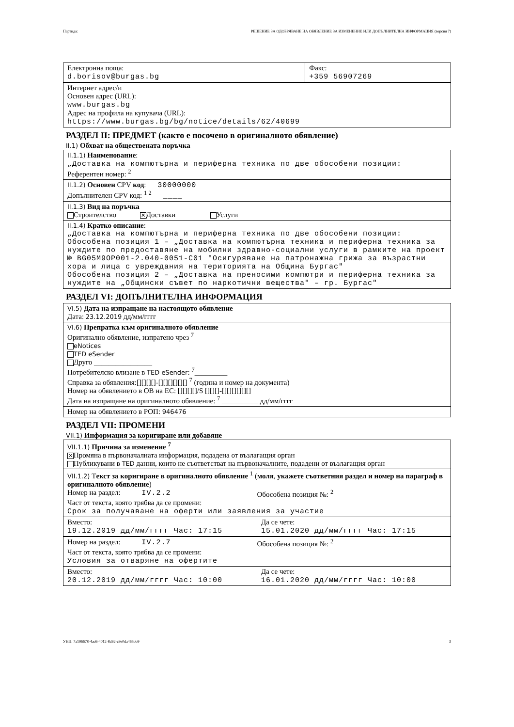Партида: РЕШЕНИЕ ЗА ОДОБРЯВАНЕ НА ОБЯВЛЕНИЕ ЗА ИЗМЕНЕНИЕ ИЛИ ДОПЪЛНИТЕЛНА ИНФОРМАЦИЯ (версия 7)
Електронна поща:
d.borisov@burgas.bg
Факс:
+359 56907269
Интернет адрес/и
Основен адрес (URL):
www.burgas.bg
Адрес на профила на купувача (URL):
https://www.burgas.bg/bg/notice/details/62/40699
РАЗДЕЛ II: ПРЕДМЕТ (както е посочено в оригиналното обявление)
II.1) Обхват на обществената поръчка
II.1.1) Наименование:
„Доставка на компютърна и периферна техника по две обособени позиции:
Референтен номер: <sup>2</sup>
II.1.2) Основен CPV код: 30000000
Допълнителен CPV код: <sup>1 2</sup> ____
II.1.3) Вид на поръчка
Строителство ✕ Доставки Услуги
II.1.4) Кратко описание:
„Доставка на компютърна и периферна техника по две обособени позиции:
Обособена позиция 1 – „Доставка на компютърна техника и периферна техника за нуждите по предоставяне на мобилни здравно-социални услуги в рамките на проект № BG05M9OP001-2.040-0051-C01 "Осигуряване на патронажна грижа за възрастни хора и лица с увреждания на територията на Община Бургас"
Обособена позиция 2 – „Доставка на преносими компютри и периферна техника за нуждите на „Общински съвет по наркотични вещества" – гр. Бургас"
РАЗДЕЛ VI: ДОПЪЛНИТЕЛНА ИНФОРМАЦИЯ
VI.5) Дата на изпращане на настоящото обявление
Дата: 23.12.2019 дд/мм/гггг
VI.6) Препратка към оригиналното обявление
Оригинално обявление, изпратено чрез <sup>7</sup>
eNotices
TED eSender
Друго ________________
Потребителско влизане в TED eSender: <sup>7</sup>_________
Справка за обявления:[][][][]-[][][][][][] <sup>7</sup> (година и номер на документа)
Номер на обявлението в ОВ на ЕС: [][][][]/S [][][]-[][][][][][]
Дата на изпращане на оригиналното обявление: <sup>7</sup> __________ дд/мм/гггг
Номер на обявлението в РОП: 946476
РАЗДЕЛ VII: ПРОМЕНИ
VII.1) Информация за коригиране или добавяне
VII.1.1) Причина за изменение <sup>7</sup>
✕ Промяна в първоначалната информация, подадена от възлагащия орган
Публикувани в TED данни, които не съответстват на първоначалните, подадени от възлагащия орган
VII.1.2) Текст за коригиране в оригиналното обявление <sup>1</sup> (моля, укажете съответния раздел и номер на параграф в оригиналното обявление)
Номер на раздел: IV.2.2 Обособена позиция №: <sup>2</sup>
Част от текста, която трябва да се промени:
Срок за получаване на оферти или заявления за участие
Вместо:
19.12.2019 дд/мм/гггг Час: 17:15
Да се чете:
15.01.2020 дд/мм/гггг Час: 17:15
Номер на раздел: IV.2.7 Обособена позиция №: <sup>2</sup>
Част от текста, която трябва да се промени:
Условия за отваряне на офертите
Вместо:
20.12.2019 дд/мм/гггг Час: 10:00
Да се чете:
16.01.2020 дд/мм/гггг Час: 10:00
УНП: 7a196678-4ad6-4012-8d92-c9e0da465bb9 3